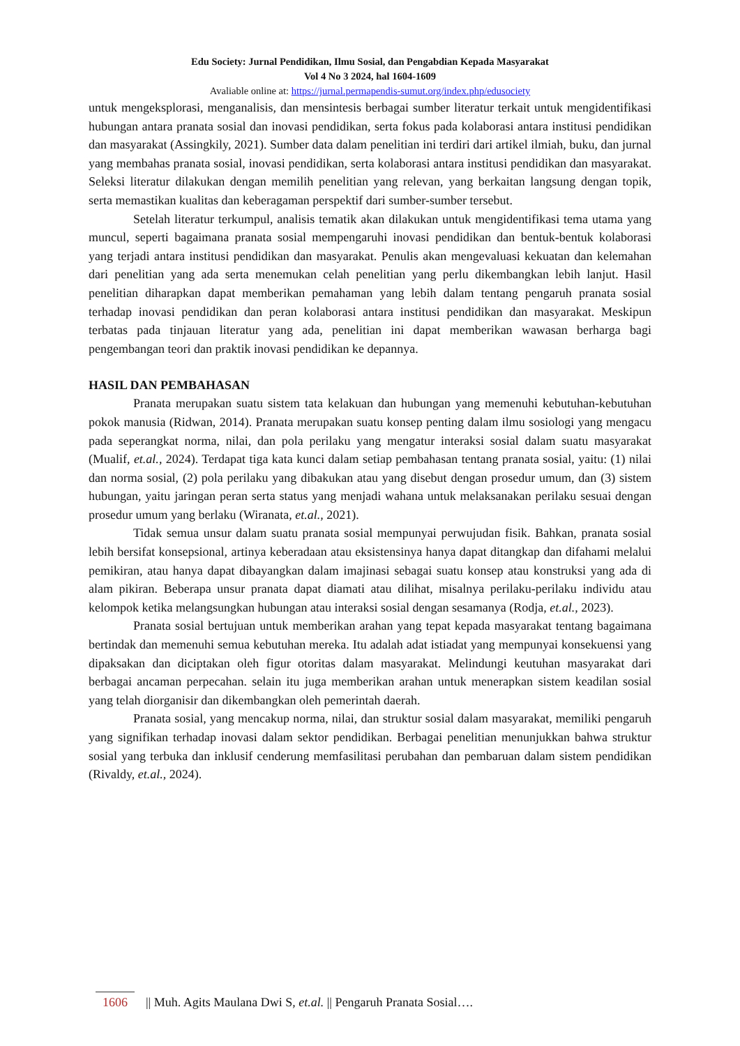Edu Society: Jurnal Pendidikan, Ilmu Sosial, dan Pengabdian Kepada Masyarakat
Vol 4 No 3 2024, hal 1604-1609
Avaliable online at: https://jurnal.permapendis-sumut.org/index.php/edusociety
untuk mengeksplorasi, menganalisis, dan mensintesis berbagai sumber literatur terkait untuk mengidentifikasi hubungan antara pranata sosial dan inovasi pendidikan, serta fokus pada kolaborasi antara institusi pendidikan dan masyarakat (Assingkily, 2021). Sumber data dalam penelitian ini terdiri dari artikel ilmiah, buku, dan jurnal yang membahas pranata sosial, inovasi pendidikan, serta kolaborasi antara institusi pendidikan dan masyarakat. Seleksi literatur dilakukan dengan memilih penelitian yang relevan, yang berkaitan langsung dengan topik, serta memastikan kualitas dan keberagaman perspektif dari sumber-sumber tersebut.
Setelah literatur terkumpul, analisis tematik akan dilakukan untuk mengidentifikasi tema utama yang muncul, seperti bagaimana pranata sosial mempengaruhi inovasi pendidikan dan bentuk-bentuk kolaborasi yang terjadi antara institusi pendidikan dan masyarakat. Penulis akan mengevaluasi kekuatan dan kelemahan dari penelitian yang ada serta menemukan celah penelitian yang perlu dikembangkan lebih lanjut. Hasil penelitian diharapkan dapat memberikan pemahaman yang lebih dalam tentang pengaruh pranata sosial terhadap inovasi pendidikan dan peran kolaborasi antara institusi pendidikan dan masyarakat. Meskipun terbatas pada tinjauan literatur yang ada, penelitian ini dapat memberikan wawasan berharga bagi pengembangan teori dan praktik inovasi pendidikan ke depannya.
HASIL DAN PEMBAHASAN
Pranata merupakan suatu sistem tata kelakuan dan hubungan yang memenuhi kebutuhan-kebutuhan pokok manusia (Ridwan, 2014). Pranata merupakan suatu konsep penting dalam ilmu sosiologi yang mengacu pada seperangkat norma, nilai, dan pola perilaku yang mengatur interaksi sosial dalam suatu masyarakat (Mualif, et.al., 2024). Terdapat tiga kata kunci dalam setiap pembahasan tentang pranata sosial, yaitu: (1) nilai dan norma sosial, (2) pola perilaku yang dibakukan atau yang disebut dengan prosedur umum, dan (3) sistem hubungan, yaitu jaringan peran serta status yang menjadi wahana untuk melaksanakan perilaku sesuai dengan prosedur umum yang berlaku (Wiranata, et.al., 2021).
Tidak semua unsur dalam suatu pranata sosial mempunyai perwujudan fisik. Bahkan, pranata sosial lebih bersifat konsepsional, artinya keberadaan atau eksistensinya hanya dapat ditangkap dan difahami melalui pemikiran, atau hanya dapat dibayangkan dalam imajinasi sebagai suatu konsep atau konstruksi yang ada di alam pikiran. Beberapa unsur pranata dapat diamati atau dilihat, misalnya perilaku-perilaku individu atau kelompok ketika melangsungkan hubungan atau interaksi sosial dengan sesamanya (Rodja, et.al., 2023).
Pranata sosial bertujuan untuk memberikan arahan yang tepat kepada masyarakat tentang bagaimana bertindak dan memenuhi semua kebutuhan mereka. Itu adalah adat istiadat yang mempunyai konsekuensi yang dipaksakan dan diciptakan oleh figur otoritas dalam masyarakat. Melindungi keutuhan masyarakat dari berbagai ancaman perpecahan. selain itu juga memberikan arahan untuk menerapkan sistem keadilan sosial yang telah diorganisir dan dikembangkan oleh pemerintah daerah.
Pranata sosial, yang mencakup norma, nilai, dan struktur sosial dalam masyarakat, memiliki pengaruh yang signifikan terhadap inovasi dalam sektor pendidikan. Berbagai penelitian menunjukkan bahwa struktur sosial yang terbuka dan inklusif cenderung memfasilitasi perubahan dan pembaruan dalam sistem pendidikan (Rivaldy, et.al., 2024).
1606 || Muh. Agits Maulana Dwi S, et.al. || Pengaruh Pranata Sosial….